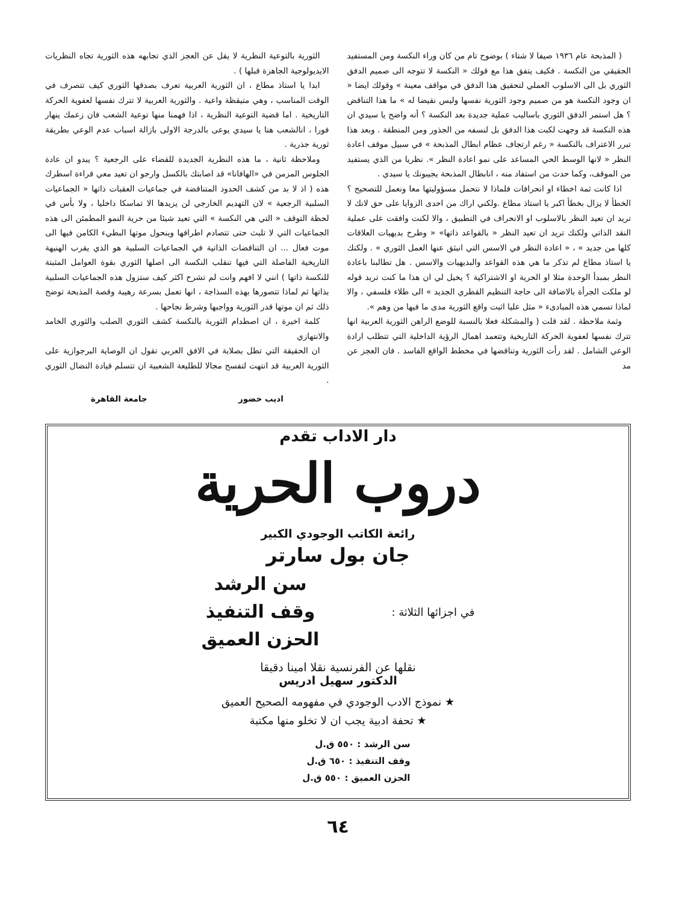( المذبحة عام ١٩٣٦ صيفا لا شتاء ) بوضوح تام من كان وراء النكسة ومن المستفيد الحقيقي من النكسة . فكيف يتفق هذا مع قولك « النكسة لا تتوجه الى صميم الدفق الثوري بل الى الاسلوب العملي لتحقيق هذا الدفق في مواقف معينة » وقولك ايضا « ان وجود النكسة هو من صميم وجود الثورية نفسها وليس نقيضا له » ما هذا التناقض ؟ هل استمر الدفق الثوري باساليب عملية جديدة بعد النكسة ؟ أنه واضح يا سيدي ان هذه النكسة قد وجهت لكبت هذا الدفق بل لنسفه من الجذور ومن المنطقة . وبعد هذا تبرر الاعتراف بالنكسة « رغم ارتجاف عظام ابطال المذبحة » في سبيل موقف اعادة النظر « لانها الوسط الحي المساعد على نمو اعادة النظر ». نظريا من الذي يستفيد من الموقف، وكما حدث من استفاد منه ، انابطال المذبحة يجيبونك يا سيدي .
اذا كانت ثمة اخطاء او انحرافات فلماذا لا نتحمل مسؤوليتها معا ونعمل للتصحيح ؟ الخطأ لا يزال بخطأ اكبر يا استاذ مطاع .ولكني اراك من احدى الزوايا على حق لانك لا تريد ان تعيد النظر بالاسلوب او الانحراف في التطبيق ، والا لكنت وافقت على عملية النقد الذاتي ولكنك تريد ان تعيد النظر « بالقواعد ذاتها» « وطرح بديهيات العلاقات كلها من جديد » ، « اعادة النظر في الاسس التي انبثق عنها العمل الثوري » . ولكنك يا استاذ مطاع لم تذكر ما هي هذه القواعد والبديهيات والاسس . هل تطالبنا باعادة النظر بمبدأ الوحدة مثلا او الحرية او الاشتراكية ؟ يخيل لي ان هذا ما كنت تريد قوله لو ملكت الجرأة بالاضافة الى حاجة التنظيم القطري الجديد » الى طلاء فلسفي ، والا لماذا تسمي هذه المبادىء « مثل عليا اثبت واقع الثورية مدى ما فيها من وهم ».
وثمة ملاحظة . لقد قلت ( والمشكلة فعلا بالنسبة للوضع الراهن الثورية العربية انها تترك نفسها لعفوية الحركة التاريخية وتتعمد اهمال الرؤية الداخلية التي تتطلب ارادة الوعي الشامل . لقد رأت الثورية وتناقضها في مخطط الواقع الفاسد . فان العجز عن مد
الثورية بالتوعية النظرية لا يقل عن العجز الذي تجابهه هذه الثورية تجاه النظريات الايديولوجية الجاهزة قبلها ) .
ابدا يا استاذ مطاع ، ان الثورية العربية تعرف بصدقها الثوري كيف تتصرف في الوقت المناسب ، وهي متيقظة واعية . والثورية العربية لا تترك نفسها لعفوية الحركة التاريخية . اما قضية التوعية النظرية ، اذا فهمنا منها توعية الشعب فان زعمك ينهار فورا ، انالشعب هنا يا سيدي يوعى بالدرجة الاولى بازالة اسباب عدم الوعي بطريقة ثورية جذرية .
وملاحظة ثانية ، ما هذه النظرية الجديدة للقضاء على الرجعية ؟ يبدو ان عادة الجلوس المزمن في «الهافانا» قد اصابتك بالكسل وارجو ان تعيد معي قراءة اسطرك هذه ( اذ لا بد من كشف الحدود المتناقضة في جماعيات العقبات ذاتها « الجماعيات السلبية الرجعية » لان التهديم الخارجي لن يزيدها الا تماسكا داخليا ، ولا بأس في لحظة التوقف « التي هي النكسة » التي تعيد شيئا من حرية النمو المطمئن الى هذه الجماعيات التي لا تلبث حتى تتصادم اطرافها وينحول موتها البطيء الكامن فيها الى موت فعال ... ان التناقضات الذاتية في الجماعيات السلبية هو الذي يقرب الهنيهة التاريخية الفاصلة التي فيها تنقلب النكسة الى اصلها الثوري بقوة العوامل المثبتة للنكسة ذاتها ) انني لا افهم وانت لم تشرح اكثر كيف ستزول هذه الجماعيات السلبية بذاتها ثم لماذا تتصورها بهذه السذاجة ، انها تعمل بسرعة رهيبة وقصة المذبحة توضح ذلك ثم ان موتها قدر الثورية وواجبها وشرط نجاحها .
كلمة اخيرة ، ان اصطدام الثورية بالنكسة كشف الثوري الصلب والثوري الخامد والانتهازي
ان الحقيقة التي تطل بصلابة في الافق العربي تقول ان الوصاية البرجوازية على الثورية العربية قد انتهت لتفسح مجالا للطليعة الشعبية ان تتسلم قيادة النضال الثوري .
اديب خضور جامعة القاهرة
دار الاداب تقدم
دروب الحرية
رائعة الكاتب الوجودي الكبير
جان بول سارتر
في اجزائها الثلاثة :
سن الرشد
وقف التنفيذ
الحزن العميق
نقلها عن الفرنسية نقلا امينا دقيقا
الدكتور سهيل ادريس
★ نموذج الادب الوجودي في مفهومه الصحيح العميق
★ تحفة ادبية يجب ان لا تخلو منها مكتبة
سن الرشد : ٥٥٠ ق.ل
وقف التنفيذ : ٦٥٠ ق.ل
الحزن العميق : ٥٥٠ ق.ل
٦٤